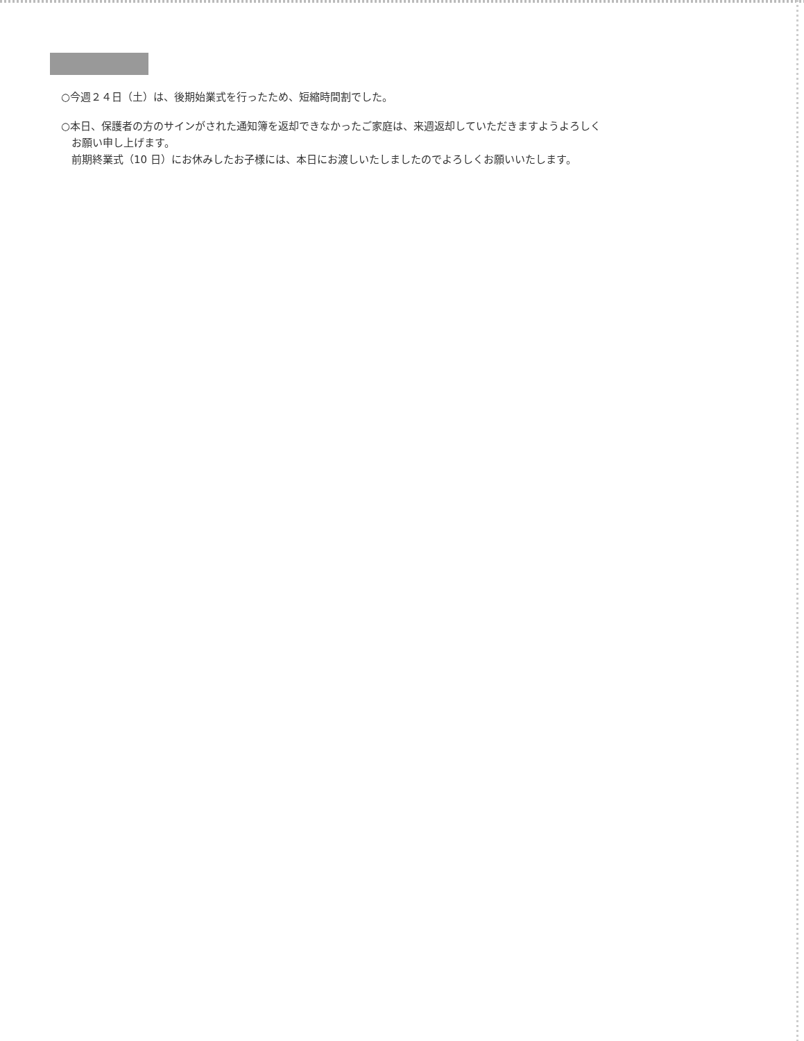○今週２４日（土）は、後期始業式を行ったため、短縮時間割でした。
○本日、保護者の方のサインがされた通知簿を返却できなかったご家庭は、来週返却していただきますようよろしく
お願い申し上げます。
前期終業式（10 日）にお休みしたお子様には、本日にお渡しいたしましたのでよろしくお願いいたします。